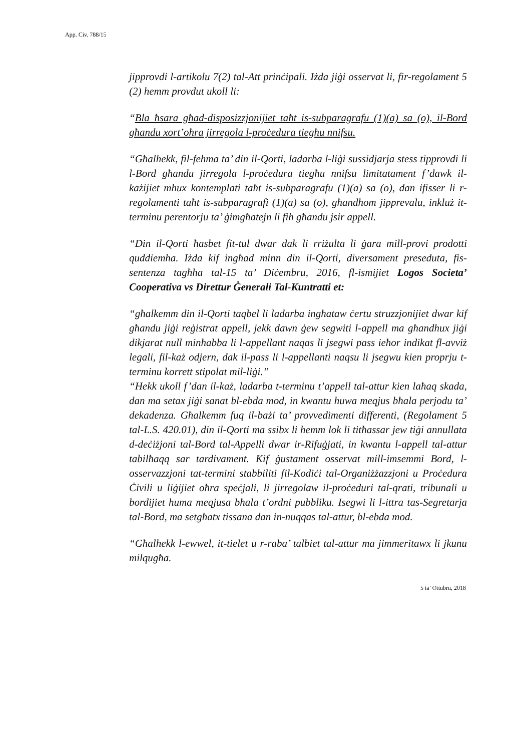App. Civ. 788/15
jipprovdi l-artikolu 7(2) tal-Att prinċipali. Iżda jiġi osservat li, fir-regolament 5 (2) hemm provdut ukoll li:
“Bla ħsara għad-disposizzjonijiet taħt is-subparagrafu (1)(a) sa (o), il-Bord għandu xort’oħra jirregola l-proċedura tiegħu nnifsu.
“Għalhekk, fil-fehma ta’ din il-Qorti, ladarba l-liġi sussidjarja stess tipprovdi li l-Bord għandu jirregola l-proċedura tiegħu nnifsu limitatament f’dawk il-każijiet mhux kontemplati taħt is-subparagrafu (1)(a) sa (o), dan ifisser li r-regolamenti taħt is-subparagrafi (1)(a) sa (o), għandhom jipprevalu, inkluż it-terminu perentorju ta’ ġimgħatejn li fih għandu jsir appell.
“Din il-Qorti ħasbet fit-tul dwar dak li rriżulta li ġara mill-provi prodotti quddiemha. Iżda kif ingħad minn din il-Qorti, diversament preseduta, fis-sentenza tagħha tal-15 ta’ Diċembru, 2016, fl-ismijiet Logos Societa’ Cooperativa vs Direttur Ġenerali Tal-Kuntratti et:
“għalkemm din il-Qorti taqbel li ladarba ingħataw ċertu struzzjonijiet dwar kif għandu jiġi reġistrat appell, jekk dawn ġew segwiti l-appell ma għandhux jiġi dikjarat null minħabba li l-appellant naqas li jsegwi pass ieħor indikat fl-avviż legali, fil-każ odjern, dak il-pass li l-appellanti naqsu li jsegwu kien proprju t-terminu korrett stipolat mil-liġi.”
“Hekk ukoll f’dan il-każ, ladarba t-terminu t’appell tal-attur kien laħaq skada, dan ma setax jiġi sanat bl-ebda mod, in kwantu huwa meqjus bħala perjodu ta’ dekadenza. Għalkemm fuq il-bażi ta’ provvedimenti differenti, (Regolament 5 tal-L.S. 420.01), din il-Qorti ma ssibx li hemm lok li titħassar jew tiġi annullata d-deċiżjoni tal-Bord tal-Appelli dwar ir-Rifuġjati, in kwantu l-appell tal-attur tabilħaqq sar tardivament. Kif ġustament osservat mill-imsemmi Bord, l-osservazzjoni tat-termini stabbiliti fil-Kodiċi tal-Organiżżazzjoni u Proċedura Ċivili u liġijiet oħra speċjali, li jirregolaw il-proċeduri tal-qrati, tribunali u bordijiet huma meqjusa bħala t’ordni pubbliku. Isegwi li l-ittra tas-Segretarja tal-Bord, ma setgħatx tissana dan in-nuqqas tal-attur, bl-ebda mod.
“Għalhekk l-ewwel, it-tielet u r-raba’ talbiet tal-attur ma jimmeritawx li jkunu milqugħa.
5 ta’ Ottubru, 2018